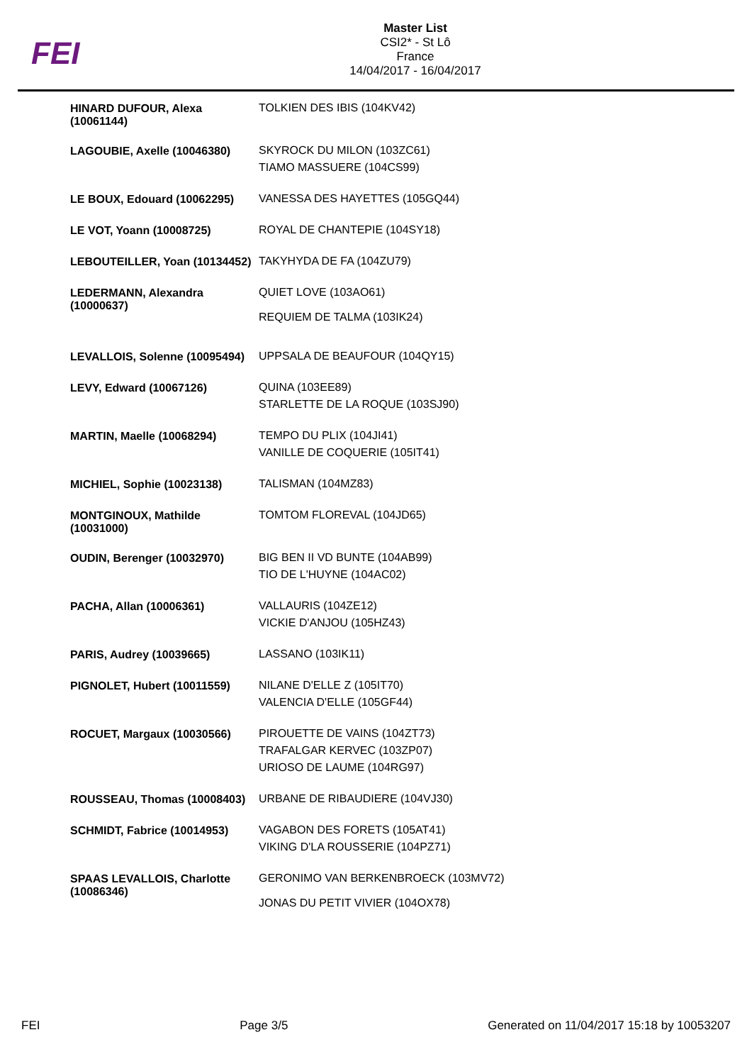FEI
Master List
CSI2* - St Lô
France
14/04/2017 - 16/04/2017
| HINARD DUFOUR, Alexa (10061144) | TOLKIEN DES IBIS (104KV42) |
| LAGOUBIE, Axelle (10046380) | SKYROCK DU MILON (103ZC61) TIAMO MASSUERE (104CS99) |
| LE BOUX, Edouard (10062295) | VANESSA DES HAYETTES (105GQ44) |
| LE VOT, Yoann (10008725) | ROYAL DE CHANTEPIE (104SY18) |
| LEBOUTEILLER, Yoan (10134452) | TAKYHYDA DE FA (104ZU79) |
| LEDERMANN, Alexandra (10000637) | QUIET LOVE (103AO61) REQUIEM DE TALMA (103IK24) |
| LEVALLOIS, Solenne (10095494) | UPPSALA DE BEAUFOUR (104QY15) |
| LEVY, Edward (10067126) | QUINA (103EE89) STARLETTE DE LA ROQUE (103SJ90) |
| MARTIN, Maelle (10068294) | TEMPO DU PLIX (104JI41) VANILLE DE COQUERIE (105IT41) |
| MICHIEL, Sophie (10023138) | TALISMAN (104MZ83) |
| MONTGINOUX, Mathilde (10031000) | TOMTOM FLOREVAL (104JD65) |
| OUDIN, Berenger (10032970) | BIG BEN II VD BUNTE (104AB99) TIO DE L'HUYNE (104AC02) |
| PACHA, Allan (10006361) | VALLAURIS (104ZE12) VICKIE D'ANJOU (105HZ43) |
| PARIS, Audrey (10039665) | LASSANO (103IK11) |
| PIGNOLET, Hubert (10011559) | NILANE D'ELLE Z (105IT70) VALENCIA D'ELLE (105GF44) |
| ROCUET, Margaux (10030566) | PIROUETTE DE VAINS (104ZT73) TRAFALGAR KERVEC (103ZP07) URIOSO DE LAUME (104RG97) |
| ROUSSEAU, Thomas (10008403) | URBANE DE RIBAUDIERE (104VJ30) |
| SCHMIDT, Fabrice (10014953) | VAGABON DES FORETS (105AT41) VIKING D'LA ROUSSERIE (104PZ71) |
| SPAAS LEVALLOIS, Charlotte (10086346) | GERONIMO VAN BERKENBROECK (103MV72) JONAS DU PETIT VIVIER (104OX78) |
FEI Page 3/5 Generated on 11/04/2017 15:18 by 10053207